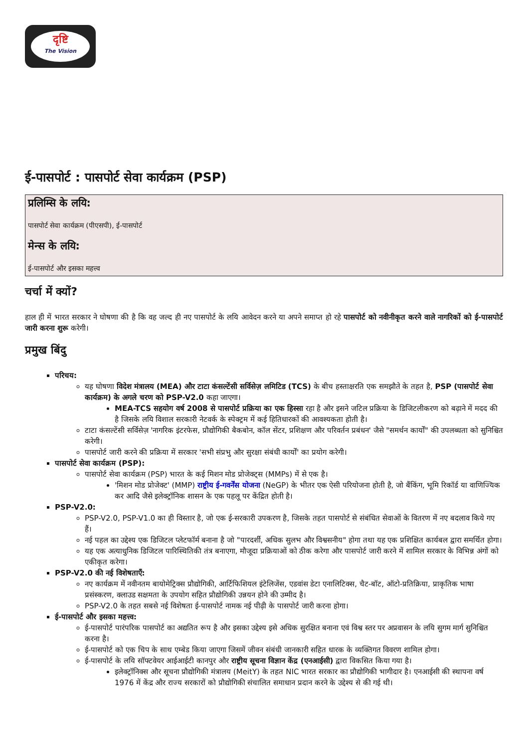दृष्टि
The Vision
ई-पासपोर्ट : पासपोर्ट सेवा कार्यक्रम (PSP)
प्रलिम्सि के लयि:
पासपोर्ट सेवा कार्यक्रम (पीएसपी), ई-पासपोर्ट
मेन्स के लयि:
ई-पासपोर्ट और इसका महत्त्व
चर्चा में क्यों?
हाल ही में भारत सरकार ने घोषणा की है कि वह जल्द ही नए पासपोर्ट के लयि आवेदन करने या अपने समाप्त हो रहे पासपोर्ट को नवीनीकृत करने वाले नागरिकों को ई-पासपोर्ट जारी करना शुरू करेगी।
प्रमुख बिंदु
परिचय:
यह घोषणा विदेश मंत्रालय (MEA) और टाटा कंसल्टेंसी सर्विसेज़ लमिटिड (TCS) के बीच हस्ताक्षरति एक समझौते के तहत है, PSP (पासपोर्ट सेवा कार्यक्रम) के अगले चरण को PSP-V2.0 कहा जाएगा।
MEA-TCS सहयोग वर्ष 2008 से पासपोर्ट प्रक्रिया का एक हिस्सा रहा है और इसने जटिल प्रक्रिया के डिजिटलीकरण को बढ़ाने में मदद की है जिसके लयि विशाल सरकारी नेटवर्क के स्पेक्ट्रम में कई हितिधारकों की आवश्यकता होती है।
टाटा कंसल्टेंसी सर्विसेज़ 'नागरिक इंटरफेस, प्रौद्योगिकी बैकबोन, कॉल सेंटर, प्रशिक्षण और परिवर्तन प्रबंधन' जैसे "समर्थन कार्यों" की उपलब्धता को सुनिश्चित करेगी।
पासपोर्ट जारी करने की प्रक्रिया में सरकार 'सभी संप्रभु और सुरक्षा संबंधी कार्यों' का प्रयोग करेगी।
पासपोर्ट सेवा कार्यक्रम (PSP):
पासपोर्ट सेवा कार्यक्रम (PSP) भारत के कई मिशन मोड प्रोजेक्ट्स (MMPs) में से एक है।
'मिशन मोड प्रोजेक्ट' (MMP) राष्ट्रीय ई-गवर्नेंस योजना (NeGP) के भीतर एक ऐसी परियोजना होती है, जो बैंकिंग, भूमि रिकॉर्ड या वाणिज्यिक कर आदि जैसे इलेक्ट्रॉनिक शासन के एक पहलू पर केंद्रित होती है।
PSP-V2.0:
PSP-V2.0, PSP-V1.0 का ही विस्तार है, जो एक ई-सरकारी उपकरण है, जिसके तहत पासपोर्ट से संबंधित सेवाओं के वितरण में नए बदलाव किये गए हैं।
नई पहल का उद्देश्य एक डिजिटल प्लेटफॉर्म बनाना है जो "पारदर्शी, अधिक सुलभ और विश्वसनीय" होगा तथा यह एक प्रशिक्षित कार्यबल द्वारा समर्थित होगा।
यह एक अत्याधुनिक डिजिटल पारिस्थितिकी तंत्र बनाएगा, मौजूदा प्रक्रियाओं को ठीक करेगा और पासपोर्ट जारी करने में शामिल सरकार के विभिन्न अंगों को एकीकृत करेगा।
PSP-V2.0 की नई विशेषताएँ:
नए कार्यक्रम में नवीनतम बायोमेट्रिक्स प्रौद्योगिकी, आर्टिफिशियल इंटेलिजेंस, एडवांस डेटा एनालिटिक्स, चैट-बॉट, ऑटो-प्रतिक्रिया, प्राकृतिक भाषा प्रसंस्करण, क्लाउड सक्षमता के उपयोग सहित प्रौद्योगिकी उन्नयन होने की उम्मीद है।
PSP-V2.0 के तहत सबसे नई विशेषता ई-पासपोर्ट नामक नई पीढ़ी के पासपोर्ट जारी करना होगा।
ई-पासपोर्ट और इसका महत्त्व:
ई-पासपोर्ट पारंपरिक पासपोर्ट का अद्यतित रूप है और इसका उद्देश्य इसे अधिक सुरक्षित बनाना एवं विश्व स्तर पर अप्रवासन के लयि सुगम मार्ग सुनिश्चित करना है।
ई-पासपोर्ट को एक चिप के साथ एम्बेड किया जाएगा जिसमें जीवन संबंधी जानकारी सहित धारक के व्यक्तिगत विवरण शामिल होगा।
ई-पासपोर्ट के लयि सॉफ्टवेयर आईआईटी कानपुर और राष्ट्रीय सूचना विज्ञान केंद्र (एनआईसी) द्वारा विकसित किया गया है।
इलेक्ट्रॉनिक्स और सूचना प्रौद्योगिकी मंत्रालय (MeitY) के तहत NIC भारत सरकार का प्रौद्योगिकी भागीदार है। एनआईसी की स्थापना वर्ष 1976 में केंद्र और राज्य सरकारों को प्रौद्योगिकी संचालित समाधान प्रदान करने के उद्देश्य से की गई थी।